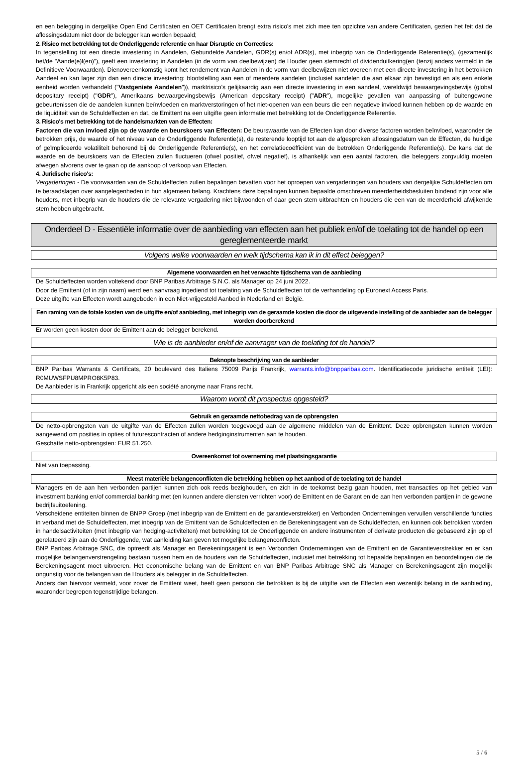en een belegging in dergelijke Open End Certificaten en OET Certificaten brengt extra risico's met zich mee ten opzichte van andere Certificaten, gezien het feit dat de aflossingsdatum niet door de belegger kan worden bepaald;
2. Risico met betrekking tot de Onderliggende referentie en haar Disruptie en Correcties:
In tegenstelling tot een directe investering in Aandelen, Gebundelde Aandelen, GDR(s) en/of ADR(s), met inbegrip van de Onderliggende Referentie(s), (gezamenlijk het/de "Aande(e)l(en)"), geeft een investering in Aandelen (in de vorm van deelbewijzen) de Houder geen stemrecht of dividenduitkering(en (tenzij anders vermeld in de Definitieve Voorwaarden). Dienovereenkomstig komt het rendement van Aandelen in de vorm van deelbewijzen niet overeen met een directe investering in het betrokken Aandeel en kan lager zijn dan een directe investering: blootstelling aan een of meerdere aandelen (inclusief aandelen die aan elkaar zijn bevestigd en als een enkele eenheid worden verhandeld ("Vastgeniete Aandelen")), marktrisico's gelijkaardig aan een directe investering in een aandeel, wereldwijd bewaargevingsbewijs (global depositary receipt) ("GDR"), Amerikaans bewaargevingsbewijs (American depositary receipt) ("ADR"), mogelijke gevallen van aanpassing of buitengewone gebeurtenissen die de aandelen kunnen beïnvloeden en marktverstoringen of het niet-openen van een beurs die een negatieve invloed kunnen hebben op de waarde en de liquiditeit van de Schuldeffecten en dat, de Emittent na een uitgifte geen informatie met betrekking tot de Onderliggende Referentie.
3. Risico's met betrekking tot de handelsmarkten van de Effecten:
Factoren die van invloed zijn op de waarde en beurskoers van Effecten: De beurswaarde van de Effecten kan door diverse factoren worden beïnvloed, waaronder de betrokken prijs, de waarde of het niveau van de Onderliggende Referentie(s), de resterende looptijd tot aan de afgesproken aflossingsdatum van de Effecten, de huidige of geïmpliceerde volatiliteit behorend bij de Onderliggende Referentie(s), en het correlatiecoëfficiënt van de betrokken Onderliggende Referentie(s). De kans dat de waarde en de beurskoers van de Effecten zullen fluctueren (ofwel positief, ofwel negatief), is afhankelijk van een aantal factoren, die beleggers zorgvuldig moeten afwegen alvorens over te gaan op de aankoop of verkoop van Effecten.
4. Juridische risico's:
Vergaderingen - De voorwaarden van de Schuldeffecten zullen bepalingen bevatten voor het oproepen van vergaderingen van houders van dergelijke Schuldeffecten om te beraadslagen over aangelegenheden in hun algemeen belang. Krachtens deze bepalingen kunnen bepaalde omschreven meerderheidsbesluiten bindend zijn voor alle houders, met inbegrip van de houders die de relevante vergadering niet bijwoonden of daar geen stem uitbrachten en houders die een van de meerderheid afwijkende stem hebben uitgebracht.
Onderdeel D - Essentiële informatie over de aanbieding van effecten aan het publiek en/of de toelating tot de handel op een gereglementeerde markt
Volgens welke voorwaarden en welk tijdschema kan ik in dit effect beleggen?
Algemene voorwaarden en het verwachte tijdschema van de aanbieding
De Schuldeffecten worden voltekend door BNP Paribas Arbitrage S.N.C. als Manager op 24 juni 2022.
Door de Emittent (of in zijn naam) werd een aanvraag ingediend tot toelating van de Schuldeffecten tot de verhandeling op Euronext Access Paris.
Deze uitgifte van Effecten wordt aangeboden in een Niet-vrijgesteld Aanbod in Nederland en België.
Een raming van de totale kosten van de uitgifte en/of aanbieding, met inbegrip van de geraamde kosten die door de uitgevende instelling of de aanbieder aan de belegger worden doorberekend
Er worden geen kosten door de Emittent aan de belegger berekend.
Wie is de aanbieder en/of de aanvrager van de toelating tot de handel?
Beknopte beschrijving van de aanbieder
BNP Paribas Warrants & Certificats, 20 boulevard des Italiens 75009 Parijs Frankrijk, warrants.info@bnpparibas.com. Identificatiecode juridische entiteit (LEI): R0MUWSFPU8MPRO8K5P83.
De Aanbieder is in Frankrijk opgericht als een société anonyme naar Frans recht.
Waarom wordt dit prospectus opgesteld?
Gebruik en geraamde nettobedrag van de opbrengsten
De netto-opbrengsten van de uitgifte van de Effecten zullen worden toegevoegd aan de algemene middelen van de Emittent. Deze opbrengsten kunnen worden aangewend om posities in opties of futurescontracten of andere hedginginstrumenten aan te houden.
Geschatte netto-opbrengsten: EUR 51.250.
Overeenkomst tot overneming met plaatsingsgarantie
Niet van toepassing.
Meest materiële belangenconflicten die betrekking hebben op het aanbod of de toelating tot de handel
Managers en de aan hen verbonden partijen kunnen zich ook reeds bezighouden, en zich in de toekomst bezig gaan houden, met transacties op het gebied van investment banking en/of commercial banking met (en kunnen andere diensten verrichten voor) de Emittent en de Garant en de aan hen verbonden partijen in de gewone bedrijfsuitoefening.
Verscheidene entiteiten binnen de BNPP Groep (met inbegrip van de Emittent en de garantieverstrekker) en Verbonden Ondernemingen vervullen verschillende functies in verband met de Schuldeffecten, met inbegrip van de Emittent van de Schuldeffecten en de Berekeningsagent van de Schuldeffecten, en kunnen ook betrokken worden in handelsactiviteiten (met inbegrip van hedging-activiteiten) met betrekking tot de Onderliggende en andere instrumenten of derivate producten die gebaseerd zijn op of gerelateerd zijn aan de Onderliggende, wat aanleiding kan geven tot mogelijke belangenconflicten.
BNP Paribas Arbitrage SNC, die optreedt als Manager en Berekeningsagent is een Verbonden Ondernemingen van de Emittent en de Garantieverstrekker en er kan mogelijke belangenverstrengeling bestaan tussen hem en de houders van de Schuldeffecten, inclusief met betrekking tot bepaalde bepalingen en beoordelingen die de Berekeningsagent moet uitvoeren. Het economische belang van de Emittent en van BNP Paribas Arbitrage SNC als Manager en Berekeningsagent zijn mogelijk ongunstig voor de belangen van de Houders als belegger in de Schuldeffecten.
Anders dan hiervoor vermeld, voor zover de Emittent weet, heeft geen persoon die betrokken is bij de uitgifte van de Effecten een wezenlijk belang in de aanbieding, waaronder begrepen tegenstrijdige belangen.
5 / 6